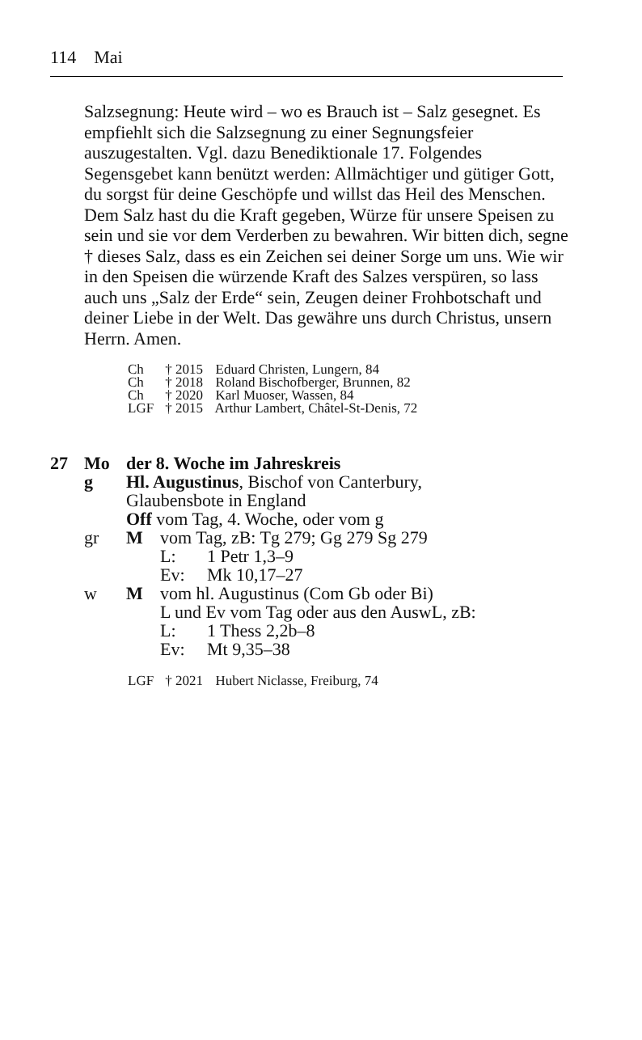114 Mai
Salzsegnung: Heute wird – wo es Brauch ist – Salz gesegnet. Es empfiehlt sich die Salzsegnung zu einer Segnungsfeier auszugestalten. Vgl. dazu Benediktionale 17. Folgendes Segensgebet kann benützt werden: Allmächtiger und gütiger Gott, du sorgst für deine Geschöpfe und willst das Heil des Menschen. Dem Salz hast du die Kraft gegeben, Würze für unsere Speisen zu sein und sie vor dem Verderben zu bewahren. Wir bitten dich, segne † dieses Salz, dass es ein Zeichen sei deiner Sorge um uns. Wie wir in den Speisen die würzende Kraft des Salzes verspüren, so lass auch uns „Salz der Erde“ sein, Zeugen deiner Frohbotschaft und deiner Liebe in der Welt. Das gewähre uns durch Christus, unsern Herrn. Amen.
Ch † 2015 Eduard Christen, Lungern, 84
Ch † 2018 Roland Bischofberger, Brunnen, 82
Ch † 2020 Karl Muoser, Wassen, 84
LGF † 2015 Arthur Lambert, Châtel-St-Denis, 72
27 Mo der 8. Woche im Jahreskreis
g Hl. Augustinus, Bischof von Canterbury,
Glaubensbote in England
Off vom Tag, 4. Woche, oder vom g
gr M vom Tag, zB: Tg 279; Gg 279 Sg 279
L: 1 Petr 1,3–9
Ev: Mk 10,17–27
w M vom hl. Augustinus (Com Gb oder Bi)
L und Ev vom Tag oder aus den AuswL, zB:
L: 1 Thess 2,2b–8
Ev: Mt 9,35–38
LGF † 2021 Hubert Niclasse, Freiburg, 74